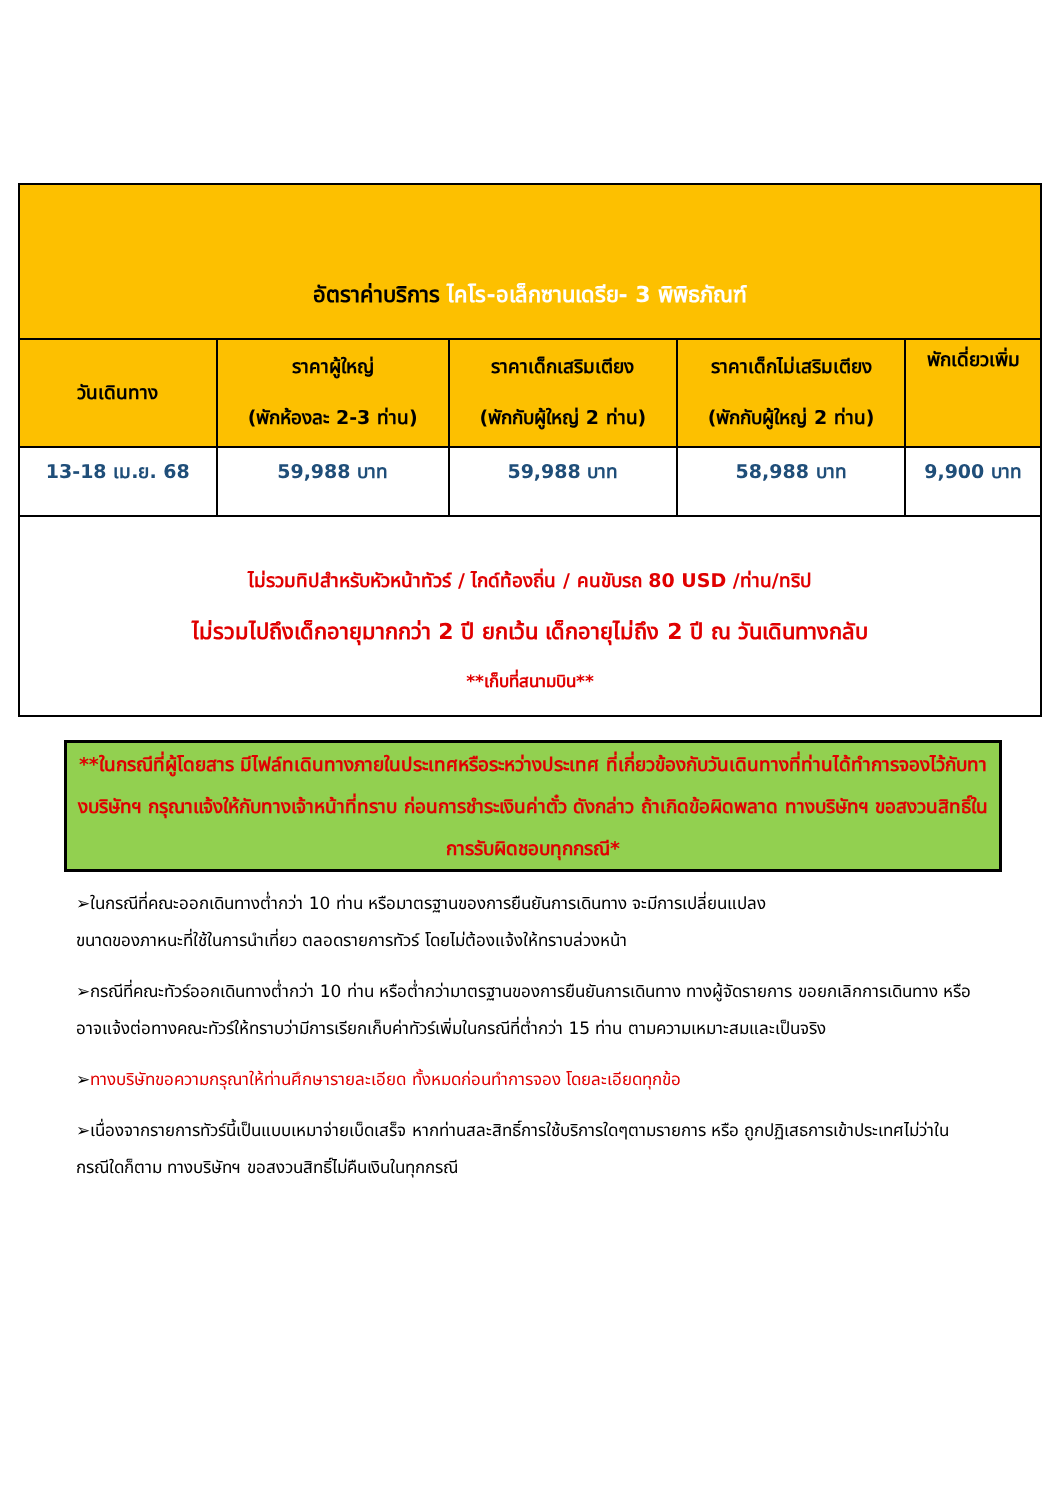| อัตราค่าบริการ ไคโร-อเล็กซานเดรีย- 3 พิพิธภัณฑ์ | | | | |
| วันเดินทาง | ราคาผู้ใหญ่ (พักห้องละ 2-3 ท่าน) | ราคาเด็กเสริมเตียง (พักกับผู้ใหญ่ 2 ท่าน) | ราคาเด็กไม่เสริมเตียง (พักกับผู้ใหญ่ 2 ท่าน) | พักเดี่ยวเพิ่ม |
| 13-18 เม.ย. 68 | 59,988 บาท | 59,988 บาท | 58,988 บาท | 9,900 บาท |
| ไม่รวมทิปสำหรับหัวหน้าทัวร์ / ไกด์ท้องถิ่น / คนขับรถ 80 USD /ท่าน/ทริป ไม่รวมไปถึงเด็กอายุมากกว่า 2 ปี ยกเว้น เด็กอายุไม่ถึง 2 ปี ณ วันเดินทางกลับ **เก็บที่สนามบิน** | | | | |
**ในกรณีที่ผู้โดยสาร มีไฟล์ทเดินทางภายในประเทศหรือระหว่างประเทศ ที่เกี่ยวข้องกับวันเดินทางที่ท่านได้ทำการจองไว้กับทางบริษัทฯ กรุณาแจ้งให้กับทางเจ้าหน้าที่ทราบ ก่อนการชำระเงินค่าตั๋ว ดังกล่าว ถ้าเกิดข้อผิดพลาด ทางบริษัทฯ ขอสงวนสิทธิ์ในการรับผิดชอบทุกกรณี*
➢ในกรณีที่คณะออกเดินทางต่ำกว่า 10 ท่าน หรือมาตรฐานของการยืนยันการเดินทาง จะมีการเปลี่ยนแปลง
ขนาดของภาหนะที่ใช้ในการนำเที่ยว ตลอดรายการทัวร์ โดยไม่ต้องแจ้งให้ทราบล่วงหน้า
➢กรณีที่คณะทัวร์ออกเดินทางต่ำกว่า 10 ท่าน หรือต่ำกว่ามาตรฐานของการยืนยันการเดินทาง ทางผู้จัดรายการ ขอยกเลิกการเดินทาง หรือ อาจแจ้งต่อทางคณะทัวร์ให้ทราบว่ามีการเรียกเก็บค่าทัวร์เพิ่มในกรณีที่ต่ำกว่า 15 ท่าน ตามความเหมาะสมและเป็นจริง
➢ทางบริษัทขอความกรุณาให้ท่านศึกษารายละเอียด ทั้งหมดก่อนทำการจอง โดยละเอียดทุกข้อ
➢เนื่องจากรายการทัวร์นี้เป็นแบบเหมาจ่ายเบ็ดเสร็จ หากท่านสละสิทธิ์การใช้บริการใดๆตามรายการ หรือ ถูกปฏิเสธการเข้าประเทศไม่ว่าในกรณีใดก็ตาม ทางบริษัทฯ ขอสงวนสิทธิ์ไม่คืนเงินในทุกกรณี